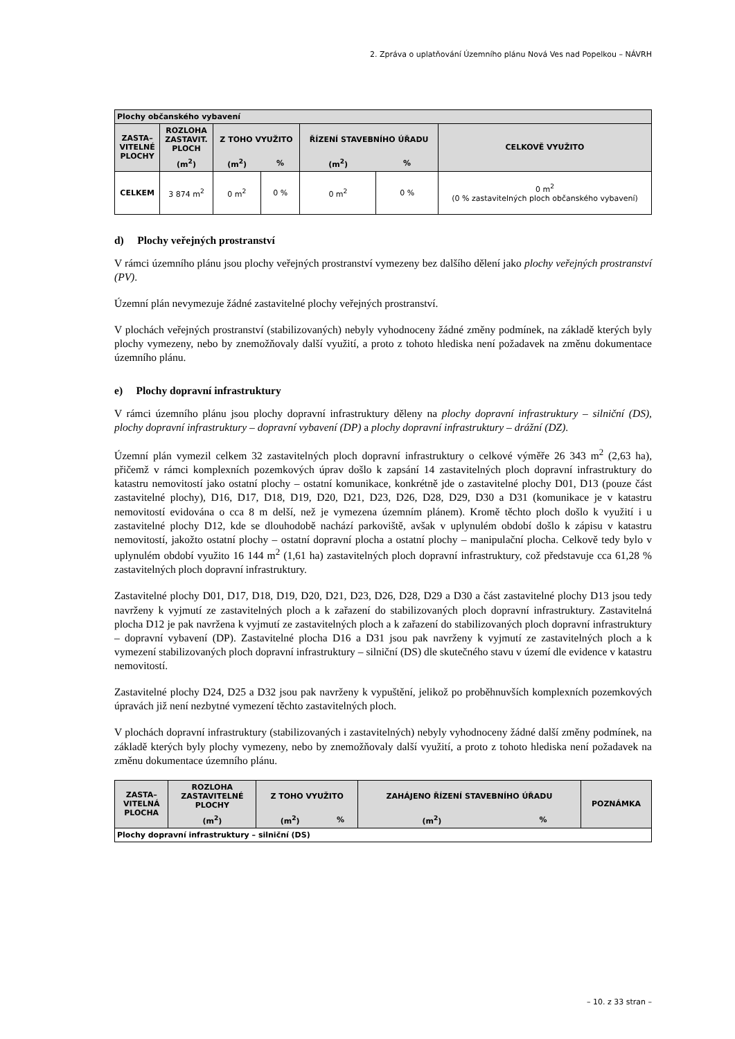2. Zpráva o uplatňování Územního plánu Nová Ves nad Popelkou – NÁVRH
| Plochy občanského vybavení | | | | | | |
| --- | --- | --- | --- | --- | --- | --- |
| ZASTA– VITELNÉ PLOCHY | ROZLOHA ZASTAVIT. PLOCH | Z TOHO VYUŽITO | | ŘÍZENÍ STAVEBNÍHO ÚŘADU | | CELKOVĚ VYUŽITO |
| | (m<sup>2</sup>) | (m<sup>2</sup>) | % | (m<sup>2</sup>) | % | |
| CELKEM | 3 874 m<sup>2</sup> | 0 m<sup>2</sup> | 0 % | 0 m<sup>2</sup> | 0 % | 0 m<sup>2</sup> (0 % zastavitelných ploch občanského vybavení) |
d) Plochy veřejných prostranství
V rámci územního plánu jsou plochy veřejných prostranství vymezeny bez dalšího dělení jako plochy veřejných prostranství (PV).
Územní plán nevymezuje žádné zastavitelné plochy veřejných prostranství.
V plochách veřejných prostranství (stabilizovaných) nebyly vyhodnoceny žádné změny podmínek, na základě kterých byly plochy vymezeny, nebo by znemožňovaly další využití, a proto z tohoto hlediska není požadavek na změnu dokumentace územního plánu.
e) Plochy dopravní infrastruktury
V rámci územního plánu jsou plochy dopravní infrastruktury děleny na plochy dopravní infrastruktury – silniční (DS), plochy dopravní infrastruktury – dopravní vybavení (DP) a plochy dopravní infrastruktury – drážní (DZ).
Územní plán vymezil celkem 32 zastavitelných ploch dopravní infrastruktury o celkové výměře 26 343 m<sup>2</sup> (2,63 ha), přičemž v rámci komplexních pozemkových úprav došlo k zapsání 14 zastavitelných ploch dopravní infrastruktury do katastru nemovitostí jako ostatní plochy – ostatní komunikace, konkrétně jde o zastavitelné plochy D01, D13 (pouze část zastavitelné plochy), D16, D17, D18, D19, D20, D21, D23, D26, D28, D29, D30 a D31 (komunikace je v katastru nemovitostí evidována o cca 8 m delší, než je vymezena územním plánem). Kromě těchto ploch došlo k využití i u zastavitelné plochy D12, kde se dlouhodobě nachází parkoviště, avšak v uplynulém období došlo k zápisu v katastru nemovitostí, jakožto ostatní plochy – ostatní dopravní plocha a ostatní plochy – manipulační plocha. Celkově tedy bylo v uplynulém období využito 16 144 m<sup>2</sup> (1,61 ha) zastavitelných ploch dopravní infrastruktury, což představuje cca 61,28 % zastavitelných ploch dopravní infrastruktury.
Zastavitelné plochy D01, D17, D18, D19, D20, D21, D23, D26, D28, D29 a D30 a část zastavitelné plochy D13 jsou tedy navrženy k vyjmutí ze zastavitelných ploch a k zařazení do stabilizovaných ploch dopravní infrastruktury. Zastavitelná plocha D12 je pak navržena k vyjmutí ze zastavitelných ploch a k zařazení do stabilizovaných ploch dopravní infrastruktury – dopravní vybavení (DP). Zastavitelné plocha D16 a D31 jsou pak navrženy k vyjmutí ze zastavitelných ploch a k vymezení stabilizovaných ploch dopravní infrastruktury – silniční (DS) dle skutečného stavu v území dle evidence v katastru nemovitostí.
Zastavitelné plochy D24, D25 a D32 jsou pak navrženy k vypuštění, jelikož po proběhnuvších komplexních pozemkových úpravách již není nezbytné vymezení těchto zastavitelných ploch.
V plochách dopravní infrastruktury (stabilizovaných i zastavitelných) nebyly vyhodnoceny žádné další změny podmínek, na základě kterých byly plochy vymezeny, nebo by znemožňovaly další využití, a proto z tohoto hlediska není požadavek na změnu dokumentace územního plánu.
| ZASTA– VITELNÁ PLOCHA | ROZLOHA ZASTAVITELNÉ PLOCHY | Z TOHO VYUŽITO | | ZAHÁJENO ŘÍZENÍ STAVEBNÍHO ÚŘADU | | POZNÁMKA |
| --- | --- | --- | --- | --- | --- | --- |
| | (m<sup>2</sup>) | (m<sup>2</sup>) | % | (m<sup>2</sup>) | % | |
| Plochy dopravní infrastruktury – silniční (DS) | | | | | | |
– 10. z 33 stran –